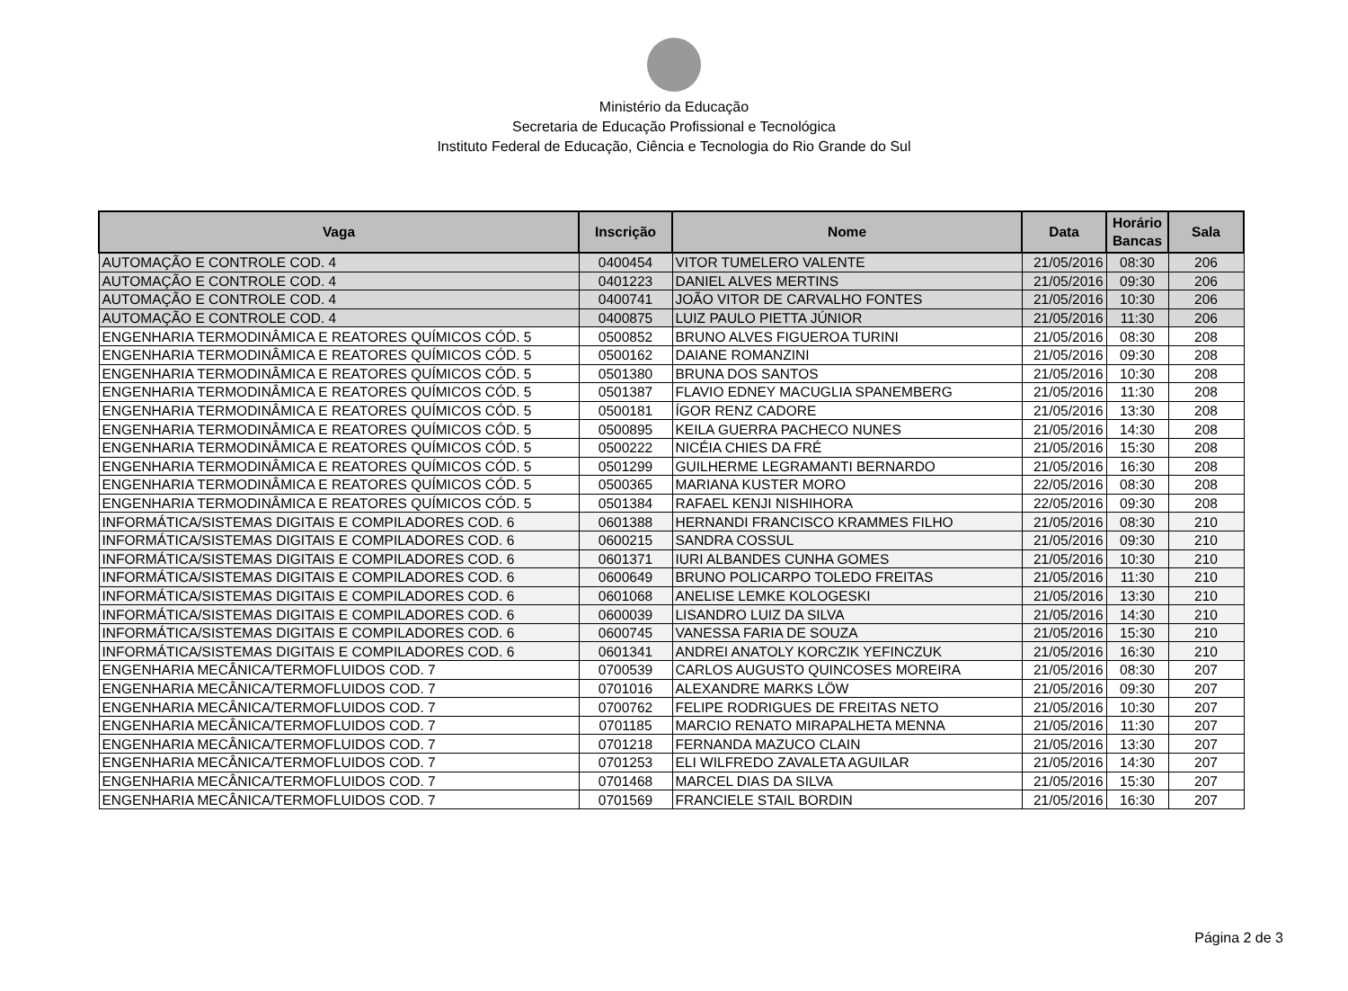Ministério da Educação
Secretaria de Educação Profissional e Tecnológica
Instituto Federal de Educação, Ciência e Tecnologia do Rio Grande do Sul
| Vaga | Inscrição | Nome | Data | Horário Bancas | Sala |
| --- | --- | --- | --- | --- | --- |
| AUTOMAÇÃO E CONTROLE COD. 4 | 0400454 | VITOR TUMELERO VALENTE | 21/05/2016 | 08:30 | 206 |
| AUTOMAÇÃO E CONTROLE COD. 4 | 0401223 | DANIEL ALVES MERTINS | 21/05/2016 | 09:30 | 206 |
| AUTOMAÇÃO E CONTROLE COD. 4 | 0400741 | JOÃO VITOR DE CARVALHO FONTES | 21/05/2016 | 10:30 | 206 |
| AUTOMAÇÃO E CONTROLE COD. 4 | 0400875 | LUIZ PAULO PIETTA JÚNIOR | 21/05/2016 | 11:30 | 206 |
| ENGENHARIA TERMODINÂMICA E REATORES QUÍMICOS CÓD. 5 | 0500852 | BRUNO ALVES FIGUEROA TURINI | 21/05/2016 | 08:30 | 208 |
| ENGENHARIA TERMODINÂMICA E REATORES QUÍMICOS CÓD. 5 | 0500162 | DAIANE ROMANZINI | 21/05/2016 | 09:30 | 208 |
| ENGENHARIA TERMODINÂMICA E REATORES QUÍMICOS CÓD. 5 | 0501380 | BRUNA DOS SANTOS | 21/05/2016 | 10:30 | 208 |
| ENGENHARIA TERMODINÂMICA E REATORES QUÍMICOS CÓD. 5 | 0501387 | FLAVIO EDNEY MACUGLIA SPANEMBERG | 21/05/2016 | 11:30 | 208 |
| ENGENHARIA TERMODINÂMICA E REATORES QUÍMICOS CÓD. 5 | 0500181 | ÍGOR RENZ CADORE | 21/05/2016 | 13:30 | 208 |
| ENGENHARIA TERMODINÂMICA E REATORES QUÍMICOS CÓD. 5 | 0500895 | KEILA GUERRA PACHECO NUNES | 21/05/2016 | 14:30 | 208 |
| ENGENHARIA TERMODINÂMICA E REATORES QUÍMICOS CÓD. 5 | 0500222 | NICÉIA CHIES DA FRÉ | 21/05/2016 | 15:30 | 208 |
| ENGENHARIA TERMODINÂMICA E REATORES QUÍMICOS CÓD. 5 | 0501299 | GUILHERME LEGRAMANTI BERNARDO | 21/05/2016 | 16:30 | 208 |
| ENGENHARIA TERMODINÂMICA E REATORES QUÍMICOS CÓD. 5 | 0500365 | MARIANA KUSTER MORO | 22/05/2016 | 08:30 | 208 |
| ENGENHARIA TERMODINÂMICA E REATORES QUÍMICOS CÓD. 5 | 0501384 | RAFAEL KENJI NISHIHORA | 22/05/2016 | 09:30 | 208 |
| INFORMÁTICA/SISTEMAS DIGITAIS E COMPILADORES COD. 6 | 0601388 | HERNANDI FRANCISCO KRAMMES FILHO | 21/05/2016 | 08:30 | 210 |
| INFORMÁTICA/SISTEMAS DIGITAIS E COMPILADORES COD. 6 | 0600215 | SANDRA COSSUL | 21/05/2016 | 09:30 | 210 |
| INFORMÁTICA/SISTEMAS DIGITAIS E COMPILADORES COD. 6 | 0601371 | IURI ALBANDES CUNHA GOMES | 21/05/2016 | 10:30 | 210 |
| INFORMÁTICA/SISTEMAS DIGITAIS E COMPILADORES COD. 6 | 0600649 | BRUNO POLICARPO TOLEDO FREITAS | 21/05/2016 | 11:30 | 210 |
| INFORMÁTICA/SISTEMAS DIGITAIS E COMPILADORES COD. 6 | 0601068 | ANELISE LEMKE KOLOGESKI | 21/05/2016 | 13:30 | 210 |
| INFORMÁTICA/SISTEMAS DIGITAIS E COMPILADORES COD. 6 | 0600039 | LISANDRO LUIZ DA SILVA | 21/05/2016 | 14:30 | 210 |
| INFORMÁTICA/SISTEMAS DIGITAIS E COMPILADORES COD. 6 | 0600745 | VANESSA FARIA DE SOUZA | 21/05/2016 | 15:30 | 210 |
| INFORMÁTICA/SISTEMAS DIGITAIS E COMPILADORES COD. 6 | 0601341 | ANDREI ANATOLY KORCZIK YEFINCZUK | 21/05/2016 | 16:30 | 210 |
| ENGENHARIA MECÂNICA/TERMOFLUIDOS COD. 7 | 0700539 | CARLOS AUGUSTO QUINCOSES MOREIRA | 21/05/2016 | 08:30 | 207 |
| ENGENHARIA MECÂNICA/TERMOFLUIDOS COD. 7 | 0701016 | ALEXANDRE MARKS LÖW | 21/05/2016 | 09:30 | 207 |
| ENGENHARIA MECÂNICA/TERMOFLUIDOS COD. 7 | 0700762 | FELIPE RODRIGUES DE FREITAS NETO | 21/05/2016 | 10:30 | 207 |
| ENGENHARIA MECÂNICA/TERMOFLUIDOS COD. 7 | 0701185 | MARCIO RENATO MIRAPALHETA MENNA | 21/05/2016 | 11:30 | 207 |
| ENGENHARIA MECÂNICA/TERMOFLUIDOS COD. 7 | 0701218 | FERNANDA MAZUCO CLAIN | 21/05/2016 | 13:30 | 207 |
| ENGENHARIA MECÂNICA/TERMOFLUIDOS COD. 7 | 0701253 | ELI WILFREDO ZAVALETA AGUILAR | 21/05/2016 | 14:30 | 207 |
| ENGENHARIA MECÂNICA/TERMOFLUIDOS COD. 7 | 0701468 | MARCEL DIAS DA SILVA | 21/05/2016 | 15:30 | 207 |
| ENGENHARIA MECÂNICA/TERMOFLUIDOS COD. 7 | 0701569 | FRANCIELE STAIL BORDIN | 21/05/2016 | 16:30 | 207 |
Página 2 de 3